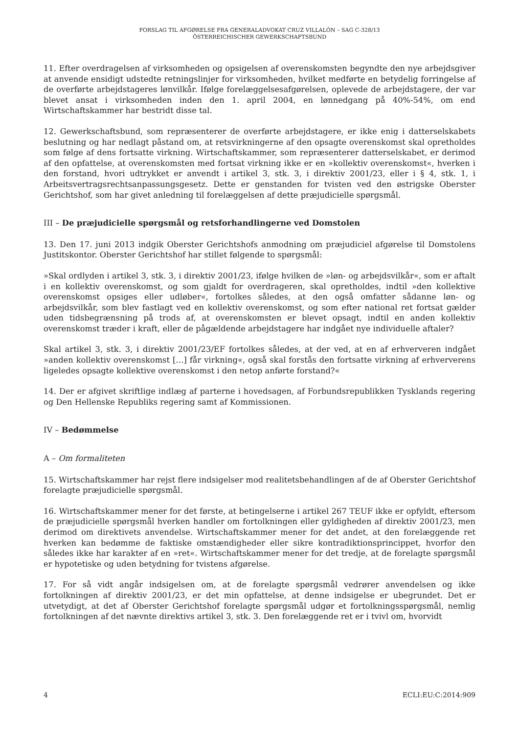FORSLAG TIL AFGØRELSE FRA GENERALADVOKAT CRUZ VILLALÓN – SAG C-328/13
ÖSTERREICHISCHER GEWERKSCHAFTSBUND
11. Efter overdragelsen af virksomheden og opsigelsen af overenskomsten begyndte den nye arbejdsgiver at anvende ensidigt udstedte retningslinjer for virksomheden, hvilket medførte en betydelig forringelse af de overførte arbejdstageres lønvilkår. Ifølge forelæggelsesafgørelsen, oplevede de arbejdstagere, der var blevet ansat i virksomheden inden den 1. april 2004, en lønnedgang på 40%-54%, om end Wirtschaftskammer har bestridt disse tal.
12. Gewerkschaftsbund, som repræsenterer de overførte arbejdstagere, er ikke enig i datterselskabets beslutning og har nedlagt påstand om, at retsvirkningerne af den opsagte overenskomst skal opretholdes som følge af dens fortsatte virkning. Wirtschaftskammer, som repræsenterer datterselskabet, er derimod af den opfattelse, at overenskomsten med fortsat virkning ikke er en »kollektiv overenskomst«, hverken i den forstand, hvori udtrykket er anvendt i artikel 3, stk. 3, i direktiv 2001/23, eller i § 4, stk. 1, i Arbeitsvertragsrechtsanpassungsgesetz. Dette er genstanden for tvisten ved den østrigske Oberster Gerichtshof, som har givet anledning til forelæggelsen af dette præjudicielle spørgsmål.
III – De præjudicielle spørgsmål og retsforhandlingerne ved Domstolen
13. Den 17. juni 2013 indgik Oberster Gerichtshofs anmodning om præjudiciel afgørelse til Domstolens Justitskontor. Oberster Gerichtshof har stillet følgende to spørgsmål:
»Skal ordlyden i artikel 3, stk. 3, i direktiv 2001/23, ifølge hvilken de »løn- og arbejdsvilkår«, som er aftalt i en kollektiv overenskomst, og som gjaldt for overdrageren, skal opretholdes, indtil »den kollektive overenskomst opsiges eller udløber«, fortolkes således, at den også omfatter sådanne løn- og arbejdsvilkår, som blev fastlagt ved en kollektiv overenskomst, og som efter national ret fortsat gælder uden tidsbegrænsning på trods af, at overenskomsten er blevet opsagt, indtil en anden kollektiv overenskomst træder i kraft, eller de pågældende arbejdstagere har indgået nye individuelle aftaler?
Skal artikel 3, stk. 3, i direktiv 2001/23/EF fortolkes således, at der ved, at en af erhververen indgået »anden kollektiv overenskomst […] får virkning«, også skal forstås den fortsatte virkning af erhververens ligeledes opsagte kollektive overenskomst i den netop anførte forstand?«
14. Der er afgivet skriftlige indlæg af parterne i hovedsagen, af Forbundsrepublikken Tysklands regering og Den Hellenske Republiks regering samt af Kommissionen.
IV – Bedømmelse
A – Om formaliteten
15. Wirtschaftskammer har rejst flere indsigelser mod realitetsbehandlingen af de af Oberster Gerichtshof forelagte præjudicielle spørgsmål.
16. Wirtschaftskammer mener for det første, at betingelserne i artikel 267 TEUF ikke er opfyldt, eftersom de præjudicielle spørgsmål hverken handler om fortolkningen eller gyldigheden af direktiv 2001/23, men derimod om direktivets anvendelse. Wirtschaftskammer mener for det andet, at den forelæggende ret hverken kan bedømme de faktiske omstændigheder eller sikre kontradiktionsprincippet, hvorfor den således ikke har karakter af en »ret«. Wirtschaftskammer mener for det tredje, at de forelagte spørgsmål er hypotetiske og uden betydning for tvistens afgørelse.
17. For så vidt angår indsigelsen om, at de forelagte spørgsmål vedrører anvendelsen og ikke fortolkningen af direktiv 2001/23, er det min opfattelse, at denne indsigelse er ubegrundet. Det er utvetydigt, at det af Oberster Gerichtshof forelagte spørgsmål udgør et fortolkningsspørgsmål, nemlig fortolkningen af det nævnte direktivs artikel 3, stk. 3. Den forelæggende ret er i tvivl om, hvorvidt
4 ECLI:EU:C:2014:909